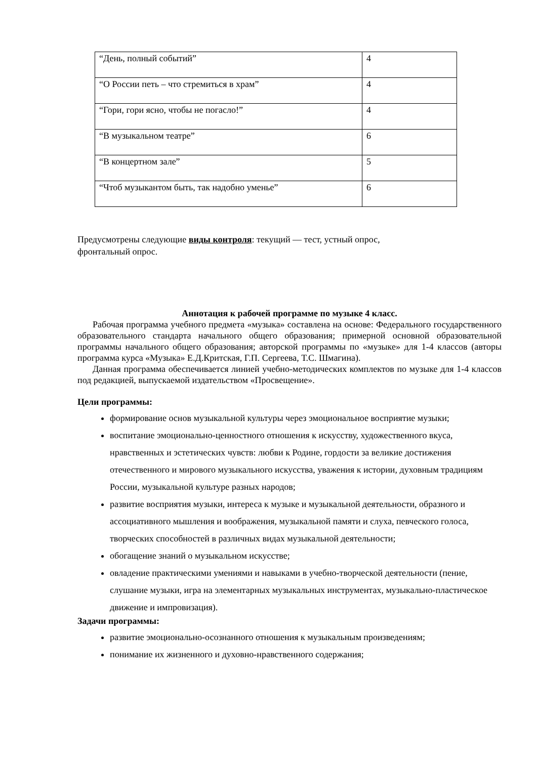| “День, полный событий” | 4 |
| “О России петь – что стремиться в храм” | 4 |
| “Гори, гори ясно, чтобы не погасло!” | 4 |
| “В музыкальном театре” | 6 |
| “В концертном зале” | 5 |
| “Чтоб музыкантом быть, так надобно уменье” | 6 |
Предусмотрены следующие виды контроля: текущий — тест, устный опрос,
фронтальный опрос.
Аннотация к рабочей программе по музыке 4 класс.
Рабочая программа учебного предмета «музыка» составлена на основе: Федерального государственного образовательного стандарта начального общего образования; примерной основной образовательной программы начального общего образования; авторской программы по «музыке» для 1-4 классов (авторы программа курса «Музыка» Е.Д.Критская, Г.П. Сергеева, Т.С. Шмагина).
Данная программа обеспечивается линией учебно-методических комплектов по музыке для 1-4 классов под редакцией, выпускаемой издательством «Просвещение».
Цели программы:
формирование основ музыкальной культуры через эмоциональное восприятие музыки;
воспитание эмоционально-ценностного отношения к искусству, художественного вкуса, нравственных и эстетических чувств: любви к Родине, гордости за великие достижения отечественного и мирового музыкального искусства, уважения к истории, духовным традициям России, музыкальной культуре разных народов;
развитие восприятия музыки, интереса к музыке и музыкальной деятельности, образного и ассоциативного мышления и воображения, музыкальной памяти и слуха, певческого голоса, творческих способностей в различных видах музыкальной деятельности;
обогащение знаний о музыкальном искусстве;
овладение практическими умениями и навыками в учебно-творческой деятельности (пение, слушание музыки, игра на элементарных музыкальных инструментах, музыкально-пластическое движение и импровизация).
Задачи программы:
развитие эмоционально-осознанного отношения к музыкальным произведениям;
понимание их жизненного и духовно-нравственного содержания;